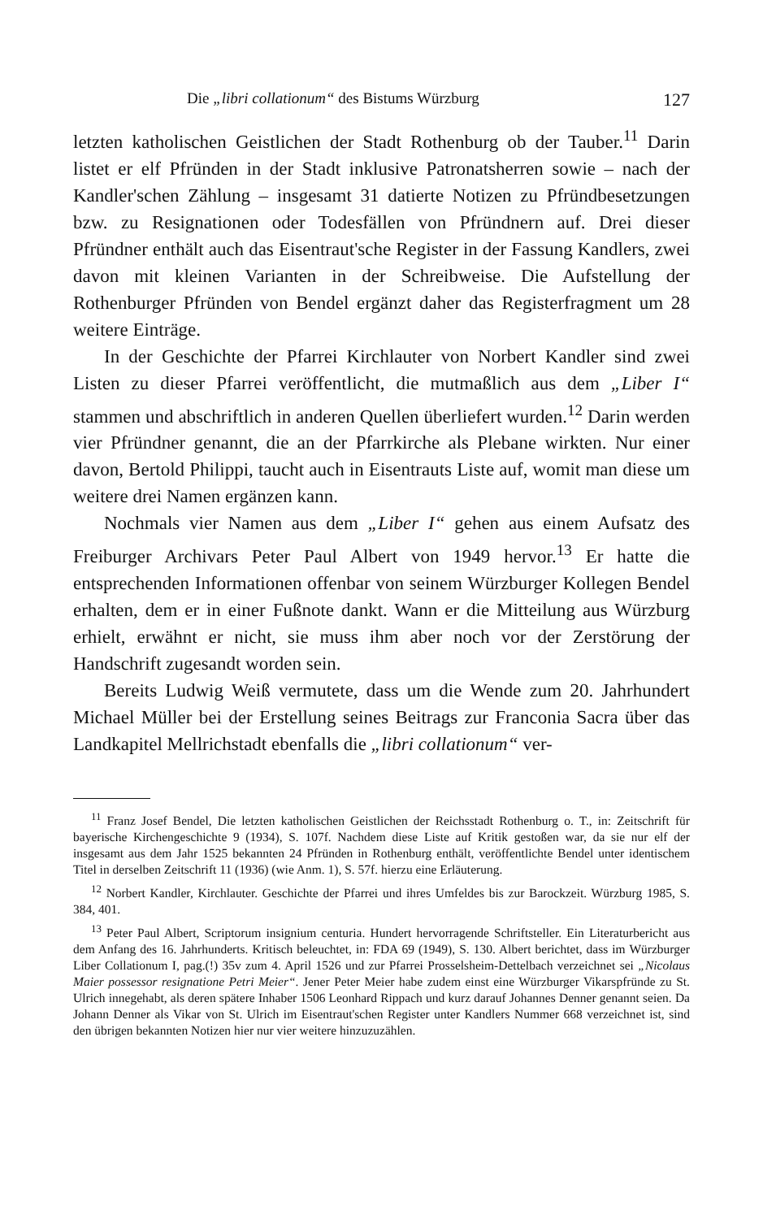Die „libri collationum“ des Bistums Würzburg 127
letzten katholischen Geistlichen der Stadt Rothenburg ob der Tauber.<sup>11</sup> Darin listet er elf Pfründen in der Stadt inklusive Patronatsherren sowie – nach der Kandler'schen Zählung – insgesamt 31 datierte Notizen zu Pfründbesetzungen bzw. zu Resignationen oder Todesfällen von Pfründnern auf. Drei dieser Pfründner enthält auch das Eisentraut'sche Register in der Fassung Kandlers, zwei davon mit kleinen Varianten in der Schreibweise. Die Aufstellung der Rothenburger Pfründen von Bendel ergänzt daher das Registerfragment um 28 weitere Einträge.
In der Geschichte der Pfarrei Kirchlauter von Norbert Kandler sind zwei Listen zu dieser Pfarrei veröffentlicht, die mutmaßlich aus dem „Liber I“ stammen und abschriftlich in anderen Quellen überliefert wurden.<sup>12</sup> Darin werden vier Pfründner genannt, die an der Pfarrkirche als Plebane wirkten. Nur einer davon, Bertold Philippi, taucht auch in Eisentrauts Liste auf, womit man diese um weitere drei Namen ergänzen kann.
Nochmals vier Namen aus dem „Liber I“ gehen aus einem Aufsatz des Freiburger Archivars Peter Paul Albert von 1949 hervor.<sup>13</sup> Er hatte die entsprechenden Informationen offenbar von seinem Würzburger Kollegen Bendel erhalten, dem er in einer Fußnote dankt. Wann er die Mitteilung aus Würzburg erhielt, erwähnt er nicht, sie muss ihm aber noch vor der Zerstörung der Handschrift zugesandt worden sein.
Bereits Ludwig Weiß vermutete, dass um die Wende zum 20. Jahrhundert Michael Müller bei der Erstellung seines Beitrags zur Franconia Sacra über das Landkapitel Mellrichstadt ebenfalls die „libri collationum“ ver-
<sup>11</sup> Franz Josef Bendel, Die letzten katholischen Geistlichen der Reichsstadt Rothenburg o. T., in: Zeitschrift für bayerische Kirchengeschichte 9 (1934), S. 107f. Nachdem diese Liste auf Kritik gestoßen war, da sie nur elf der insgesamt aus dem Jahr 1525 bekannten 24 Pfründen in Rothenburg enthält, veröffentlichte Bendel unter identischem Titel in derselben Zeitschrift 11 (1936) (wie Anm. 1), S. 57f. hierzu eine Erläuterung.
<sup>12</sup> Norbert Kandler, Kirchlauter. Geschichte der Pfarrei und ihres Umfeldes bis zur Barockzeit. Würzburg 1985, S. 384, 401.
<sup>13</sup> Peter Paul Albert, Scriptorum insignium centuria. Hundert hervorragende Schriftsteller. Ein Literaturbericht aus dem Anfang des 16. Jahrhunderts. Kritisch beleuchtet, in: FDA 69 (1949), S. 130. Albert berichtet, dass im Würzburger Liber Collationum I, pag.(!) 35v zum 4. April 1526 und zur Pfarrei Prosselsheim-Dettelbach verzeichnet sei „Nicolaus Maier possessor resignatione Petri Meier“. Jener Peter Meier habe zudem einst eine Würzburger Vikarspfründe zu St. Ulrich innegehabt, als deren spätere Inhaber 1506 Leonhard Rippach und kurz darauf Johannes Denner genannt seien. Da Johann Denner als Vikar von St. Ulrich im Eisentraut'schen Register unter Kandlers Nummer 668 verzeichnet ist, sind den übrigen bekannten Notizen hier nur vier weitere hinzuzuzählen.